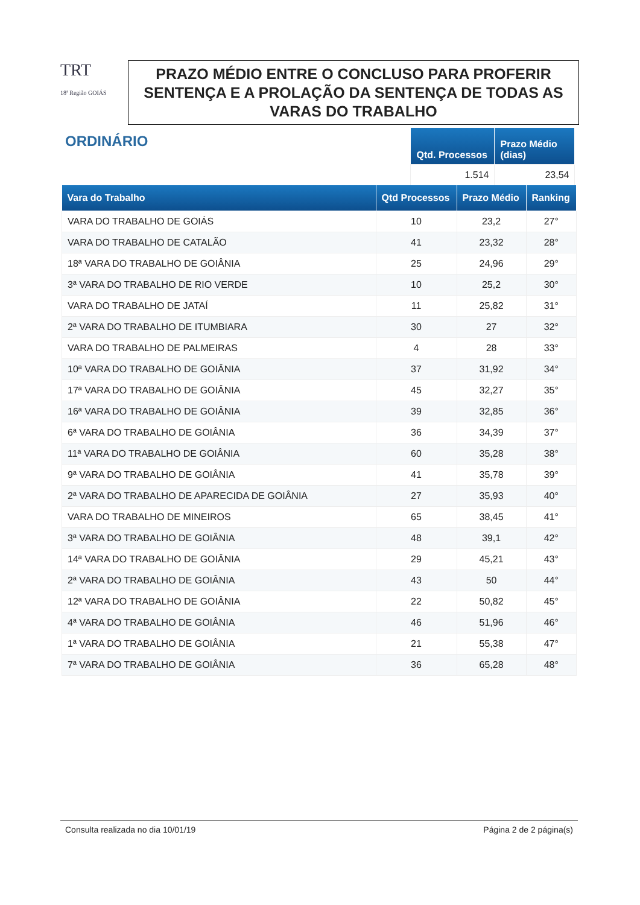TRT
18ª Região GOIÁS
PRAZO MÉDIO ENTRE O CONCLUSO PARA PROFERIR SENTENÇA E A PROLAÇÃO DA SENTENÇA DE TODAS AS VARAS DO TRABALHO
ORDINÁRIO
| Qtd. Processos | Prazo Médio (dias) |
| --- | --- |
| 1.514 | 23,54 |
| Vara do Trabalho | Qtd Processos | Prazo Médio | Ranking |
| --- | --- | --- | --- |
| VARA DO TRABALHO DE GOIÁS | 10 | 23,2 | 27° |
| VARA DO TRABALHO DE CATALÃO | 41 | 23,32 | 28° |
| 18ª VARA DO TRABALHO DE GOIÂNIA | 25 | 24,96 | 29° |
| 3ª VARA DO TRABALHO DE RIO VERDE | 10 | 25,2 | 30° |
| VARA DO TRABALHO DE JATAÍ | 11 | 25,82 | 31° |
| 2ª VARA DO TRABALHO DE ITUMBIARA | 30 | 27 | 32° |
| VARA DO TRABALHO DE PALMEIRAS | 4 | 28 | 33° |
| 10ª VARA DO TRABALHO DE GOIÂNIA | 37 | 31,92 | 34° |
| 17ª VARA DO TRABALHO DE GOIÂNIA | 45 | 32,27 | 35° |
| 16ª VARA DO TRABALHO DE GOIÂNIA | 39 | 32,85 | 36° |
| 6ª VARA DO TRABALHO DE GOIÂNIA | 36 | 34,39 | 37° |
| 11ª VARA DO TRABALHO DE GOIÂNIA | 60 | 35,28 | 38° |
| 9ª VARA DO TRABALHO DE GOIÂNIA | 41 | 35,78 | 39° |
| 2ª VARA DO TRABALHO DE APARECIDA DE GOIÂNIA | 27 | 35,93 | 40° |
| VARA DO TRABALHO DE MINEIROS | 65 | 38,45 | 41° |
| 3ª VARA DO TRABALHO DE GOIÂNIA | 48 | 39,1 | 42° |
| 14ª VARA DO TRABALHO DE GOIÂNIA | 29 | 45,21 | 43° |
| 2ª VARA DO TRABALHO DE GOIÂNIA | 43 | 50 | 44° |
| 12ª VARA DO TRABALHO DE GOIÂNIA | 22 | 50,82 | 45° |
| 4ª VARA DO TRABALHO DE GOIÂNIA | 46 | 51,96 | 46° |
| 1ª VARA DO TRABALHO DE GOIÂNIA | 21 | 55,38 | 47° |
| 7ª VARA DO TRABALHO DE GOIÂNIA | 36 | 65,28 | 48° |
Consulta realizada no dia 10/01/19 Página 2 de 2 página(s)